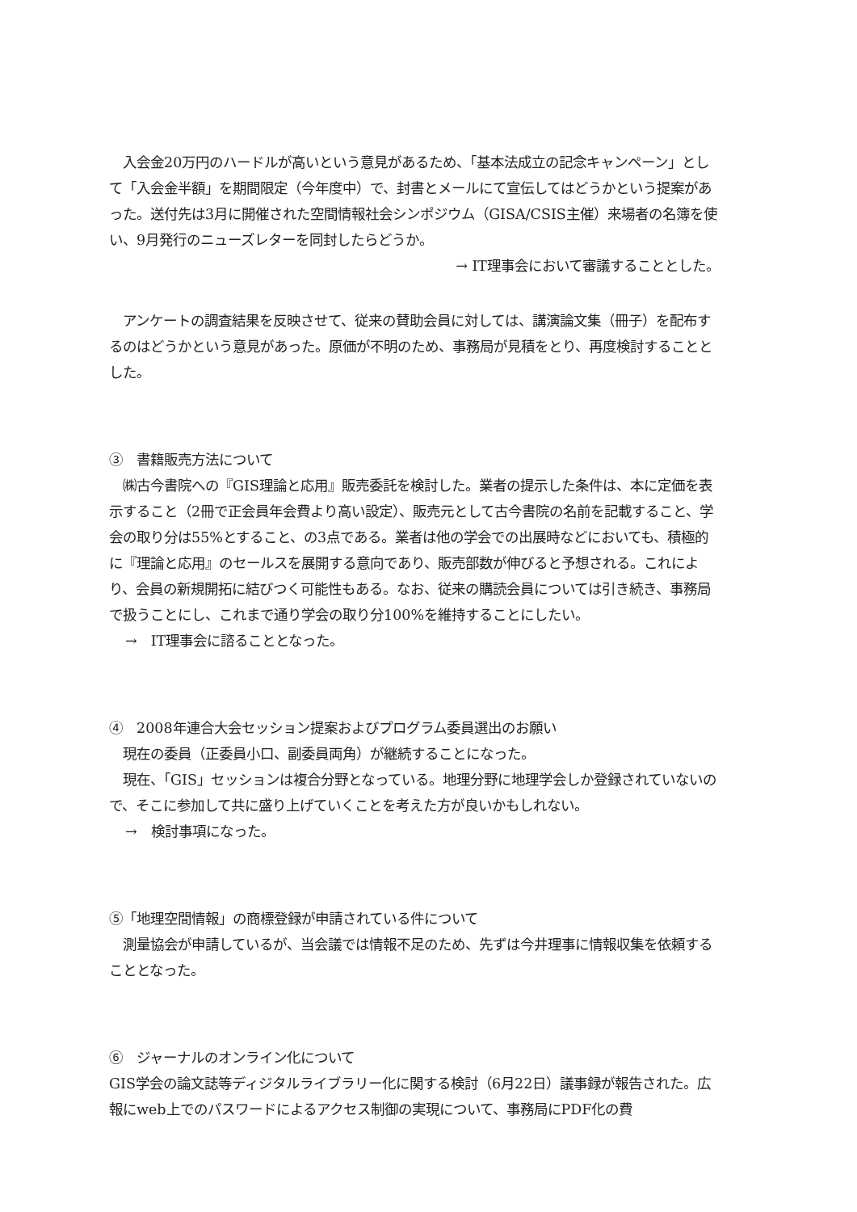入会金20万円のハードルが高いという意見があるため、「基本法成立の記念キャンペーン」として「入会金半額」を期間限定（今年度中）で、封書とメールにて宣伝してはどうかという提案があった。送付先は3月に開催された空間情報社会シンポジウム（GISA/CSIS主催）来場者の名簿を使い、9月発行のニューズレターを同封したらどうか。
→ IT理事会において審議することとした。
　アンケートの調査結果を反映させて、従来の賛助会員に対しては、講演論文集（冊子）を配布するのはどうかという意見があった。原価が不明のため、事務局が見積をとり、再度検討することとした。
③　書籍販売方法について
　㈱古今書院への『GIS理論と応用』販売委託を検討した。業者の提示した条件は、本に定価を表示すること（2冊で正会員年会費より高い設定）、販売元として古今書院の名前を記載すること、学会の取り分は55%とすること、の3点である。業者は他の学会での出展時などにおいても、積極的に『理論と応用』のセールスを展開する意向であり、販売部数が伸びると予想される。これにより、会員の新規開拓に結びつく可能性もある。なお、従来の購読会員については引き続き、事務局で扱うことにし、これまで通り学会の取り分100%を維持することにしたい。
→　IT理事会に諮ることとなった。
④　2008年連合大会セッション提案およびプログラム委員選出のお願い
　現在の委員（正委員小口、副委員両角）が継続することになった。
　現在、「GIS」セッションは複合分野となっている。地理分野に地理学会しか登録されていないので、そこに参加して共に盛り上げていくことを考えた方が良いかもしれない。
→　検討事項になった。
⑤「地理空間情報」の商標登録が申請されている件について
　測量協会が申請しているが、当会議では情報不足のため、先ずは今井理事に情報収集を依頼することとなった。
⑥　ジャーナルのオンライン化について
GIS学会の論文誌等ディジタルライブラリー化に関する検討（6月22日）議事録が報告された。広報にweb上でのパスワードによるアクセス制御の実現について、事務局にPDF化の費